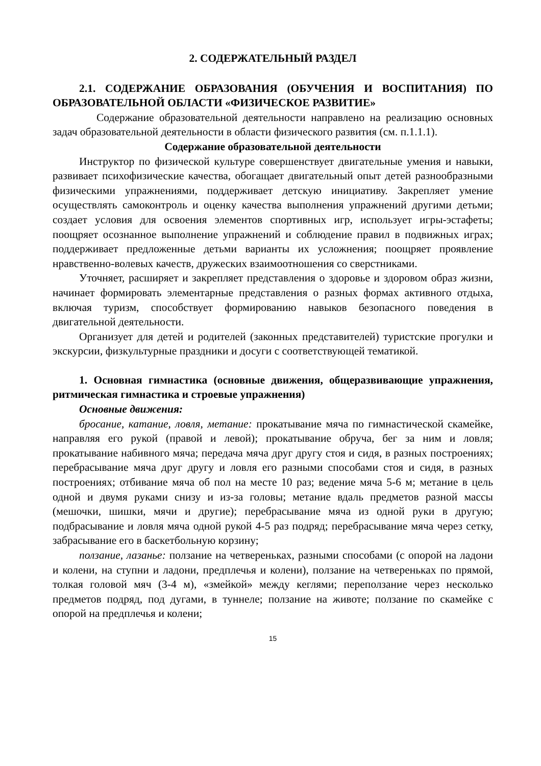2. СОДЕРЖАТЕЛЬНЫЙ РАЗДЕЛ
2.1. СОДЕРЖАНИЕ ОБРАЗОВАНИЯ (ОБУЧЕНИЯ И ВОСПИТАНИЯ) ПО ОБРАЗОВАТЕЛЬНОЙ ОБЛАСТИ «ФИЗИЧЕСКОЕ РАЗВИТИЕ»
Содержание образовательной деятельности направлено на реализацию основных задач образовательной деятельности в области физического развития (см. п.1.1.1).
Содержание образовательной деятельности
Инструктор по физической культуре совершенствует двигательные умения и навыки, развивает психофизические качества, обогащает двигательный опыт детей разнообразными физическими упражнениями, поддерживает детскую инициативу. Закрепляет умение осуществлять самоконтроль и оценку качества выполнения упражнений другими детьми; создает условия для освоения элементов спортивных игр, использует игры-эстафеты; поощряет осознанное выполнение упражнений и соблюдение правил в подвижных играх; поддерживает предложенные детьми варианты их усложнения; поощряет проявление нравственно-волевых качеств, дружеских взаимоотношения со сверстниками.
Уточняет, расширяет и закрепляет представления о здоровье и здоровом образ жизни, начинает формировать элементарные представления о разных формах активного отдыха, включая туризм, способствует формированию навыков безопасного поведения в двигательной деятельности.
Организует для детей и родителей (законных представителей) туристские прогулки и экскурсии, физкультурные праздники и досуги с соответствующей тематикой.
1. Основная гимнастика (основные движения, общеразвивающие упражнения, ритмическая гимнастика и строевые упражнения)
Основные движения:
бросание, катание, ловля, метание: прокатывание мяча по гимнастической скамейке, направляя его рукой (правой и левой); прокатывание обруча, бег за ним и ловля; прокатывание набивного мяча; передача мяча друг другу стоя и сидя, в разных построениях; перебрасывание мяча друг другу и ловля его разными способами стоя и сидя, в разных построениях; отбивание мяча об пол на месте 10 раз; ведение мяча 5-6 м; метание в цель одной и двумя руками снизу и из-за головы; метание вдаль предметов разной массы (мешочки, шишки, мячи и другие); перебрасывание мяча из одной руки в другую; подбрасывание и ловля мяча одной рукой 4-5 раз подряд; перебрасывание мяча через сетку, забрасывание его в баскетбольную корзину;
ползание, лазанье: ползание на четвереньках, разными способами (с опорой на ладони и колени, на ступни и ладони, предплечья и колени), ползание на четвереньках по прямой, толкая головой мяч (3-4 м), «змейкой» между кеглями; переползание через несколько предметов подряд, под дугами, в туннеле; ползание на животе; ползание по скамейке с опорой на предплечья и колени;
15